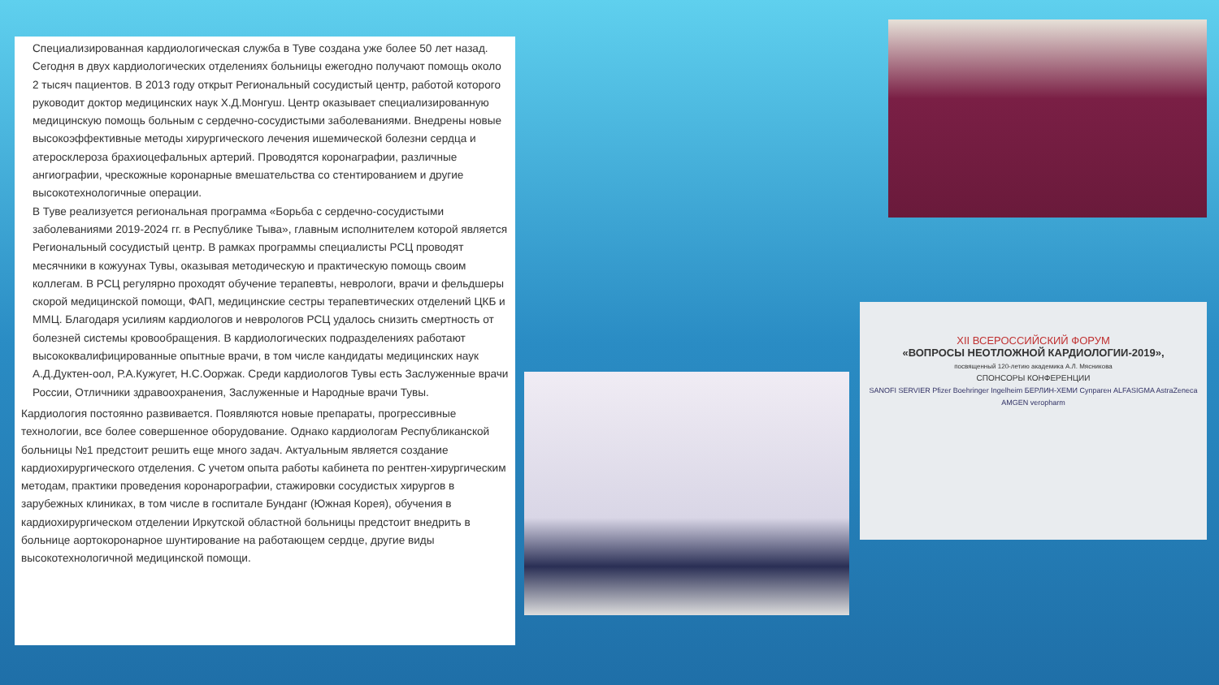Специализированная кардиологическая служба в Туве создана уже более 50 лет назад. Сегодня в двух кардиологических отделениях больницы ежегодно получают помощь около 2 тысяч пациентов. В 2013 году открыт Региональный сосудистый центр, работой которого руководит доктор медицинских наук Х.Д.Монгуш. Центр оказывает специализированную медицинскую помощь больным с сердечно-сосудистыми заболеваниями. Внедрены новые высокоэффективные методы хирургического лечения ишемической болезни сердца и атеросклероза брахиоцефальных артерий. Проводятся коронаграфии, различные ангиографии, чрескожные коронарные вмешательства со стентированием и другие высокотехнологичные операции.
В Туве реализуется региональная программа «Борьба с сердечно-сосудистыми заболеваниями 2019-2024 гг. в Республике Тыва», главным исполнителем которой является Региональный сосудистый центр. В рамках программы специалисты РСЦ проводят месячники в кожуунах Тувы, оказывая методическую и практическую помощь своим коллегам. В РСЦ регулярно проходят обучение терапевты, неврологи, врачи и фельдшеры скорой медицинской помощи, ФАП, медицинские сестры терапевтических отделений ЦКБ и ММЦ. Благодаря усилиям кардиологов и неврологов РСЦ удалось снизить смертность от болезней системы кровообращения. В кардиологических подразделениях работают высококвалифицированные опытные врачи, в том числе кандидаты медицинских наук А.Д.Дуктен-оол, Р.А.Кужугет, Н.С.Ооржак. Среди кардиологов Тувы есть Заслуженные врачи России, Отличники здравоохранения, Заслуженные и Народные врачи Тувы.
Кардиология постоянно развивается. Появляются новые препараты, прогрессивные технологии, все более совершенное оборудование. Однако кардиологам Республиканской больницы №1 предстоит решить еще много задач. Актуальным является создание кардиохирургического отделения. С учетом опыта работы кабинета по рентген-хирургическим методам, практики проведения коронарографии, стажировки сосудистых хирургов в зарубежных клиниках, в том числе в госпитале Бунданг (Южная Корея), обучения в кардиохирургическом отделении Иркутской областной больницы предстоит внедрить в больнице аортокоронарное шунтирование на работающем сердце, другие виды высокотехнологичной медицинской помощи.
XII ВСЕРОССИЙСКИЙ ФОРУМ
«ВОПРОСЫ НЕОТЛОЖНОЙ КАРДИОЛОГИИ-2019»,
посвященный 120-летию академика А.Л. Мясникова
СПОНСОРЫ КОНФЕРЕНЦИИ
SANOFI SERVIER Pfizer Boehringer Ingelheim БЕРЛИН-ХЕМИ Супраген ALFASIGMA AstraZeneca AMGEN veropharm